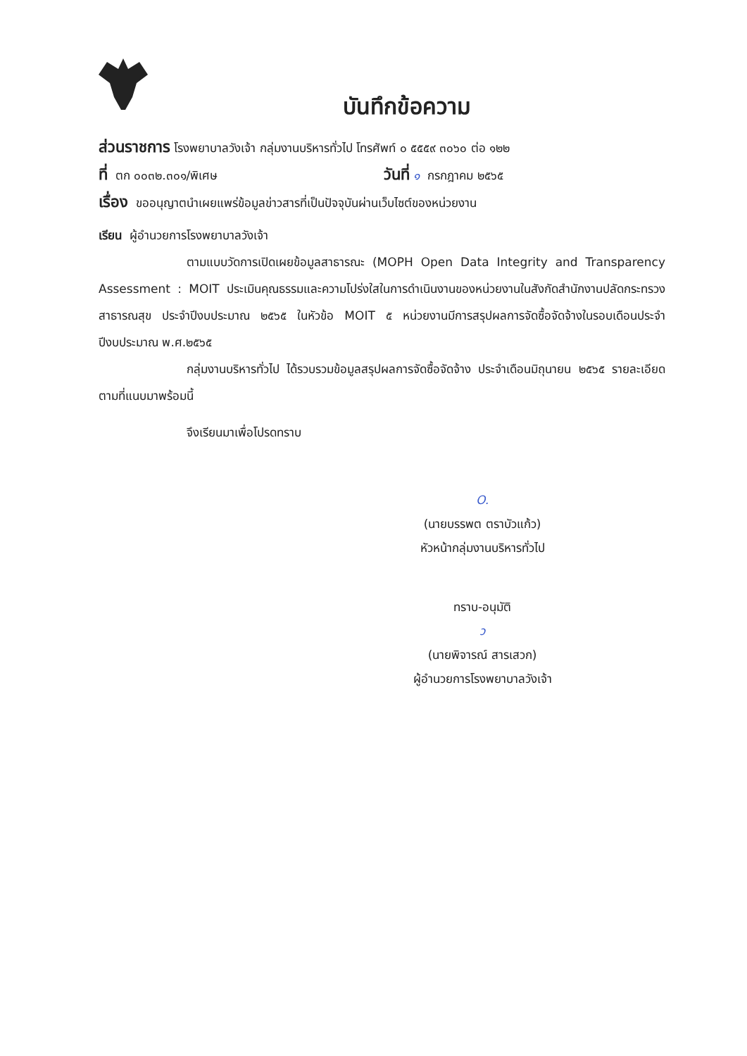บันทึกข้อความ
ส่วนราชการ โรงพยาบาลวังเจ้า กลุ่มงานบริหารทั่วไป โทรศัพท์ ๐ ๕๕๕๙ ๓๐๖๐ ต่อ ๑๒๒
ที่ ตก ๐๐๓๒.๓๐๑/พิเศษ วันที่ ๑ กรกฎาคม ๒๕๖๕
เรื่อง ขออนุญาตนำเผยแพร่ข้อมูลข่าวสารที่เป็นปัจจุบันผ่านเว็บไซต์ของหน่วยงาน
เรียน ผู้อำนวยการโรงพยาบาลวังเจ้า
ตามแบบวัดการเปิดเผยข้อมูลสาธารณะ (MOPH Open Data Integrity and Transparency Assessment : MOIT ประเมินคุณธรรมและความโปร่งใสในการดำเนินงานของหน่วยงานในสังกัดสำนักงานปลัดกระทรวงสาธารณสุข ประจำปีงบประมาณ ๒๕๖๕ ในหัวข้อ MOIT ๕ หน่วยงานมีการสรุปผลการจัดซื้อจัดจ้างในรอบเดือนประจำปีงบประมาณ พ.ศ.๒๕๖๕
กลุ่มงานบริหารทั่วไป ได้รวบรวมข้อมูลสรุปผลการจัดซื้อจัดจ้าง ประจำเดือนมิถุนายน ๒๕๖๕ รายละเอียดตามที่แนบมาพร้อมนี้
จึงเรียนมาเพื่อโปรดทราบ
O.
(นายบรรพต ตราบัวแก้ว)
หัวหน้ากลุ่มงานบริหารทั่วไป
ทราบ-อนุมัติ
ว
(นายพิจารณ์ สารเสวก)
ผู้อำนวยการโรงพยาบาลวังเจ้า